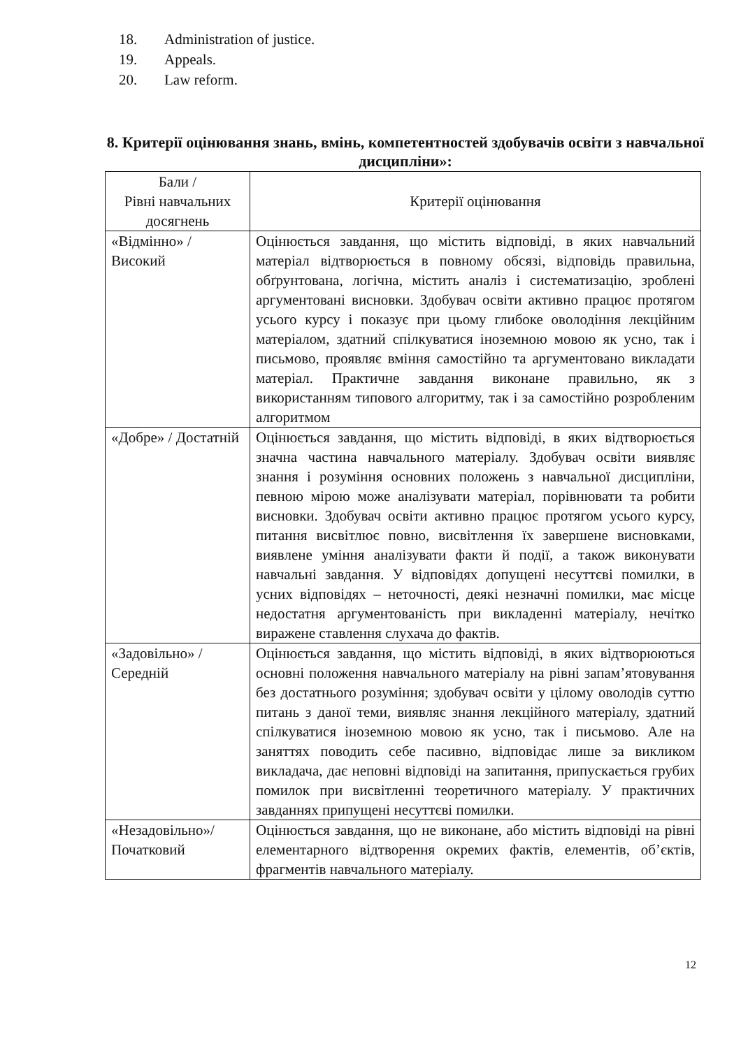18. Administration of justice.
19. Appeals.
20. Law reform.
8. Критерії оцінювання знань, вмінь, компетентностей здобувачів освіти з навчальної дисципліни»:
| Бали / Рівні навчальних досягнень | Критерії оцінювання |
| --- | --- |
| «Відмінно» / Високий | Оцінюється завдання, що містить відповіді, в яких навчальний матеріал відтворюється в повному обсязі, відповідь правильна, обґрунтована, логічна, містить аналіз і систематизацію, зроблені аргументовані висновки. Здобувач освіти активно працює протягом усього курсу і показує при цьому глибоке оволодіння лекційним матеріалом, здатний спілкуватися іноземною мовою як усно, так і письмово, проявляє вміння самостійно та аргументовано викладати матеріал. Практичне завдання виконане правильно, як з використанням типового алгоритму, так і за самостійно розробленим алгоритмом |
| «Добре» / Достатній | Оцінюється завдання, що містить відповіді, в яких відтворюється значна частина навчального матеріалу. Здобувач освіти виявляє знання і розуміння основних положень з навчальної дисципліни, певною мірою може аналізувати матеріал, порівнювати та робити висновки. Здобувач освіти активно працює протягом усього курсу, питання висвітлює повно, висвітлення їх завершене висновками, виявлене уміння аналізувати факти й події, а також виконувати навчальні завдання. У відповідях допущені несуттєві помилки, в усних відповідях – неточності, деякі незначні помилки, має місце недостатня аргументованість при викладенні матеріалу, нечітко виражене ставлення слухача до фактів. |
| «Задовільно» / Середній | Оцінюється завдання, що містить відповіді, в яких відтворюються основні положення навчального матеріалу на рівні запам’ятовування без достатнього розуміння; здобувач освіти у цілому оволодів суттю питань з даної теми, виявляє знання лекційного матеріалу, здатний спілкуватися іноземною мовою як усно, так і письмово. Але на заняттях поводить себе пасивно, відповідає лише за викликом викладача, дає неповні відповіді на запитання, припускається грубих помилок при висвітленні теоретичного матеріалу. У практичних завданнях припущені несуттєві помилки. |
| «Незадовільно»/ Початковий | Оцінюється завдання, що не виконане, або містить відповіді на рівні елементарного відтворення окремих фактів, елементів, об’єктів, фрагментів навчального матеріалу. |
12